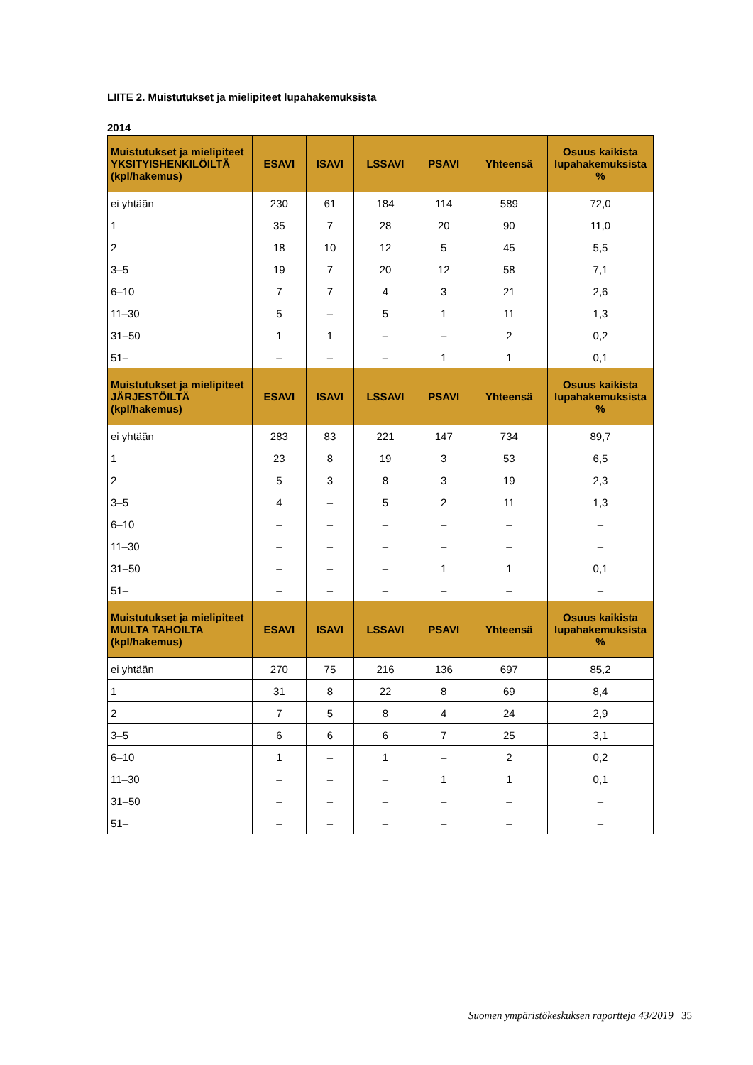LIITE 2. Muistutukset ja mielipiteet lupahakemuksista
2014
| Muistutukset ja mielipiteet YKSITYISHENKILÖILTÄ (kpl/hakemus) | ESAVI | ISAVI | LSSAVI | PSAVI | Yhteensä | Osuus kaikista lupahakemuksista % |
| --- | --- | --- | --- | --- | --- | --- |
| ei yhtään | 230 | 61 | 184 | 114 | 589 | 72,0 |
| 1 | 35 | 7 | 28 | 20 | 90 | 11,0 |
| 2 | 18 | 10 | 12 | 5 | 45 | 5,5 |
| 3–5 | 19 | 7 | 20 | 12 | 58 | 7,1 |
| 6–10 | 7 | 7 | 4 | 3 | 21 | 2,6 |
| 11–30 | 5 | – | 5 | 1 | 11 | 1,3 |
| 31–50 | 1 | 1 | – | – | 2 | 0,2 |
| 51– | – | – | – | 1 | 1 | 0,1 |
| Muistutukset ja mielipiteet JÄRJESTÖILTÄ (kpl/hakemus) | ESAVI | ISAVI | LSSAVI | PSAVI | Yhteensä | Osuus kaikista lupahakemuksista % |
| ei yhtään | 283 | 83 | 221 | 147 | 734 | 89,7 |
| 1 | 23 | 8 | 19 | 3 | 53 | 6,5 |
| 2 | 5 | 3 | 8 | 3 | 19 | 2,3 |
| 3–5 | 4 | – | 5 | 2 | 11 | 1,3 |
| 6–10 | – | – | – | – | – | – |
| 11–30 | – | – | – | – | – | – |
| 31–50 | – | – | – | 1 | 1 | 0,1 |
| 51– | – | – | – | – | – | – |
| Muistutukset ja mielipiteet MUILTA TAHOILTA (kpl/hakemus) | ESAVI | ISAVI | LSSAVI | PSAVI | Yhteensä | Osuus kaikista lupahakemuksista % |
| ei yhtään | 270 | 75 | 216 | 136 | 697 | 85,2 |
| 1 | 31 | 8 | 22 | 8 | 69 | 8,4 |
| 2 | 7 | 5 | 8 | 4 | 24 | 2,9 |
| 3–5 | 6 | 6 | 6 | 7 | 25 | 3,1 |
| 6–10 | 1 | – | 1 | – | 2 | 0,2 |
| 11–30 | – | – | – | 1 | 1 | 0,1 |
| 31–50 | – | – | – | – | – | – |
| 51– | – | – | – | – | – | – |
Suomen ympäristökeskuksen raportteja 43/2019 35